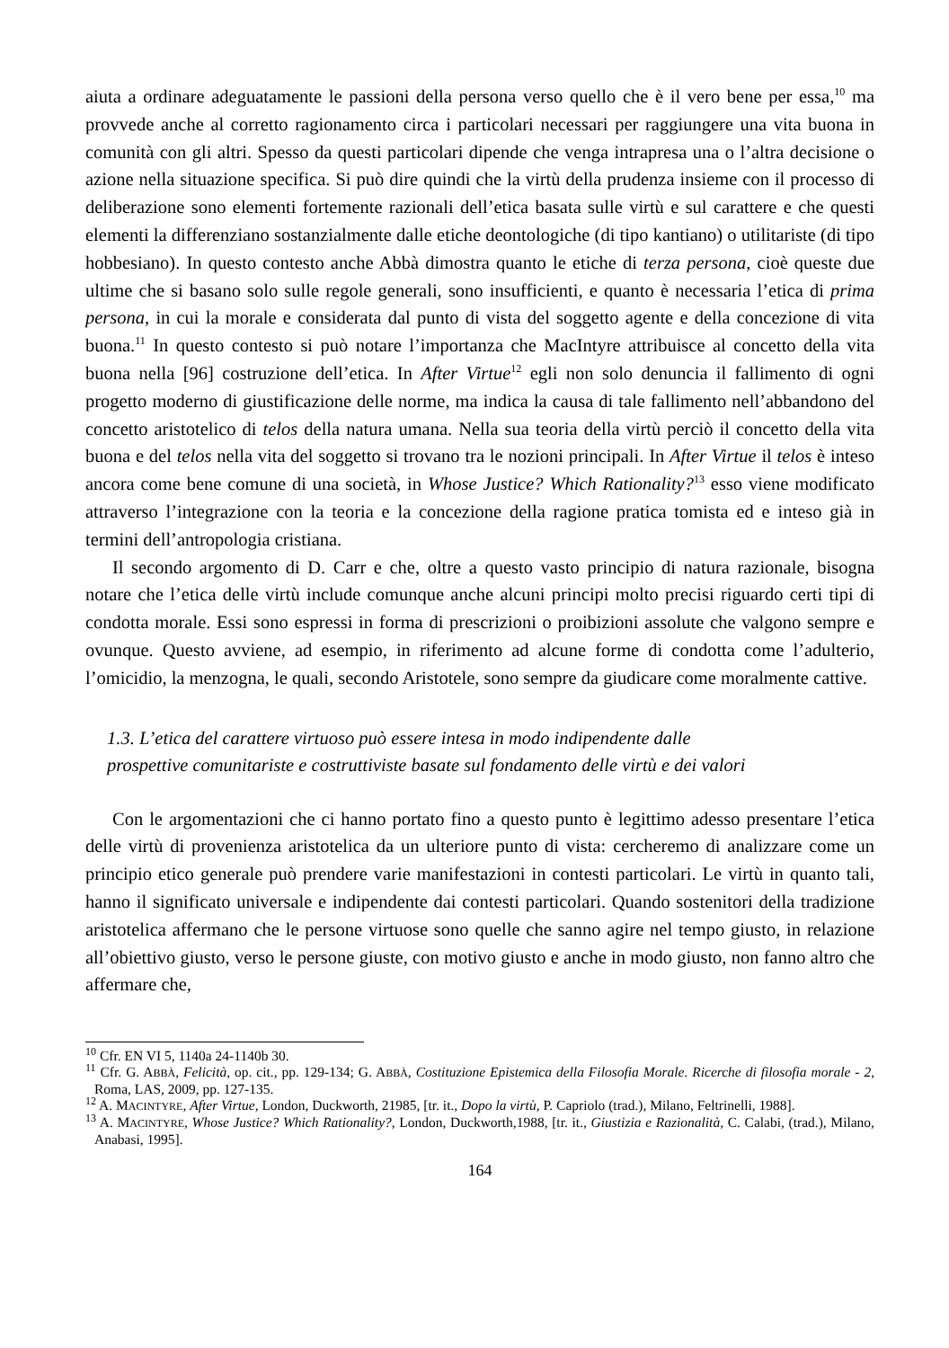aiuta a ordinare adeguatamente le passioni della persona verso quello che è il vero bene per essa,<sup>10</sup> ma provvede anche al corretto ragionamento circa i particolari necessari per raggiungere una vita buona in comunità con gli altri. Spesso da questi particolari dipende che venga intrapresa una o l’altra decisione o azione nella situazione specifica. Si può dire quindi che la virtù della prudenza insieme con il processo di deliberazione sono elementi fortemente razionali dell’etica basata sulle virtù e sul carattere e che questi elementi la differenziano sostanzialmente dalle etiche deontologiche (di tipo kantiano) o utilitariste (di tipo hobbesiano). In questo contesto anche Abbà dimostra quanto le etiche di terza persona, cioè queste due ultime che si basano solo sulle regole generali, sono insufficienti, e quanto è necessaria l’etica di prima persona, in cui la morale e considerata dal punto di vista del soggetto agente e della concezione di vita buona.<sup>11</sup> In questo contesto si può notare l’importanza che MacIntyre attribuisce al concetto della vita buona nella [96] costruzione dell’etica. In After Virtue<sup>12</sup> egli non solo denuncia il fallimento di ogni progetto moderno di giustificazione delle norme, ma indica la causa di tale fallimento nell’abbandono del concetto aristotelico di telos della natura umana. Nella sua teoria della virtù perciò il concetto della vita buona e del telos nella vita del soggetto si trovano tra le nozioni principali. In After Virtue il telos è inteso ancora come bene comune di una società, in Whose Justice? Which Rationality?<sup>13</sup> esso viene modificato attraverso l’integrazione con la teoria e la concezione della ragione pratica tomista ed e inteso già in termini dell’antropologia cristiana.
Il secondo argomento di D. Carr e che, oltre a questo vasto principio di natura razionale, bisogna notare che l’etica delle virtù include comunque anche alcuni principi molto precisi riguardo certi tipi di condotta morale. Essi sono espressi in forma di prescrizioni o proibizioni assolute che valgono sempre e ovunque. Questo avviene, ad esempio, in riferimento ad alcune forme di condotta come l’adulterio, l’omicidio, la menzogna, le quali, secondo Aristotele, sono sempre da giudicare come moralmente cattive.
1.3. L’etica del carattere virtuoso può essere intesa in modo indipendente dalle
prospettive comunitariste e costruttiviste basate sul fondamento delle virtù e dei valori
Con le argomentazioni che ci hanno portato fino a questo punto è legittimo adesso presentare l’etica delle virtù di provenienza aristotelica da un ulteriore punto di vista: cercheremo di analizzare come un principio etico generale può prendere varie manifestazioni in contesti particolari. Le virtù in quanto tali, hanno il significato universale e indipendente dai contesti particolari. Quando sostenitori della tradizione aristotelica affermano che le persone virtuose sono quelle che sanno agire nel tempo giusto, in relazione all’obiettivo giusto, verso le persone giuste, con motivo giusto e anche in modo giusto, non fanno altro che affermare che,
<sup>10</sup> Cfr. EN VI 5, 1140a 24-1140b 30.
<sup>11</sup> Cfr. G. ABBÀ, Felicità, op. cit., pp. 129-134; G. ABBÀ, Costituzione Epistemica della Filosofia Morale. Ricerche di filosofia morale - 2, Roma, LAS, 2009, pp. 127-135.
<sup>12</sup> A. MACINTYRE, After Virtue, London, Duckworth, 21985, [tr. it., Dopo la virtù, P. Capriolo (trad.), Milano, Feltrinelli, 1988].
<sup>13</sup> A. MACINTYRE, Whose Justice? Which Rationality?, London, Duckworth,1988, [tr. it., Giustizia e Razionalità, C. Calabi, (trad.), Milano, Anabasi, 1995].
164